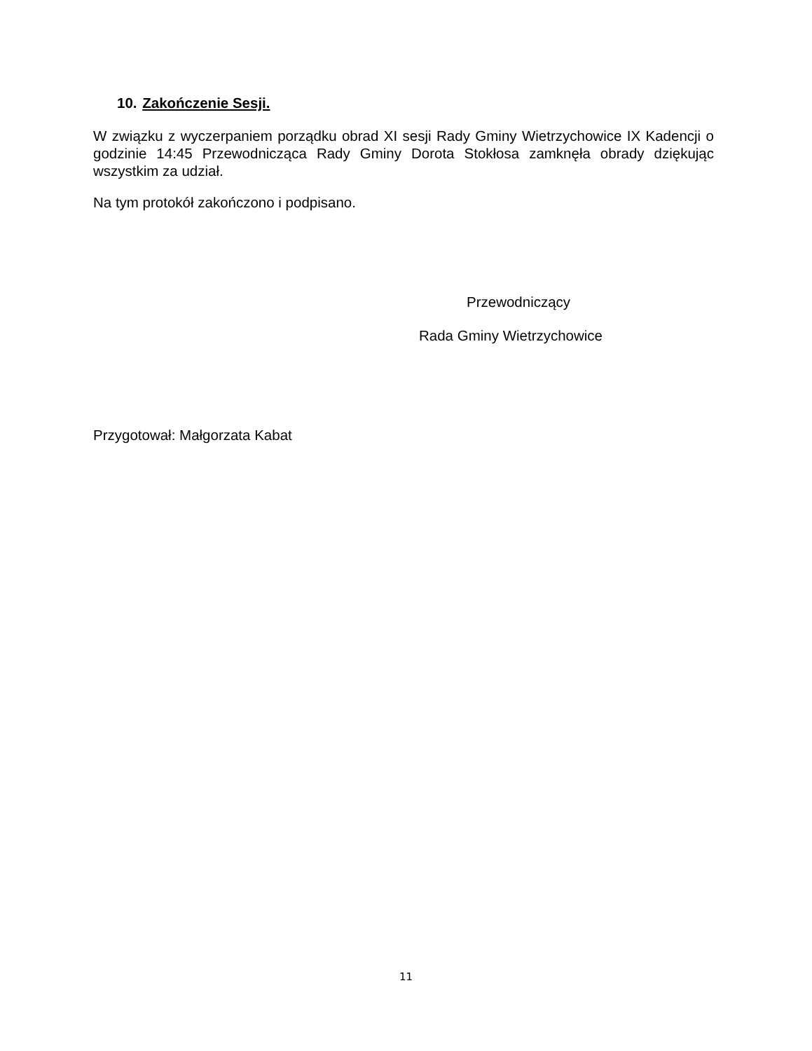10. Zakończenie Sesji.
W związku z wyczerpaniem porządku obrad XI sesji Rady Gminy Wietrzychowice IX Kadencji o godzinie 14:45 Przewodnicząca Rady Gminy Dorota Stokłosa zamknęła obrady dziękując wszystkim za udział.
Na tym protokół zakończono i podpisano.
Przewodniczący
Rada Gminy Wietrzychowice
Przygotował: Małgorzata Kabat
11